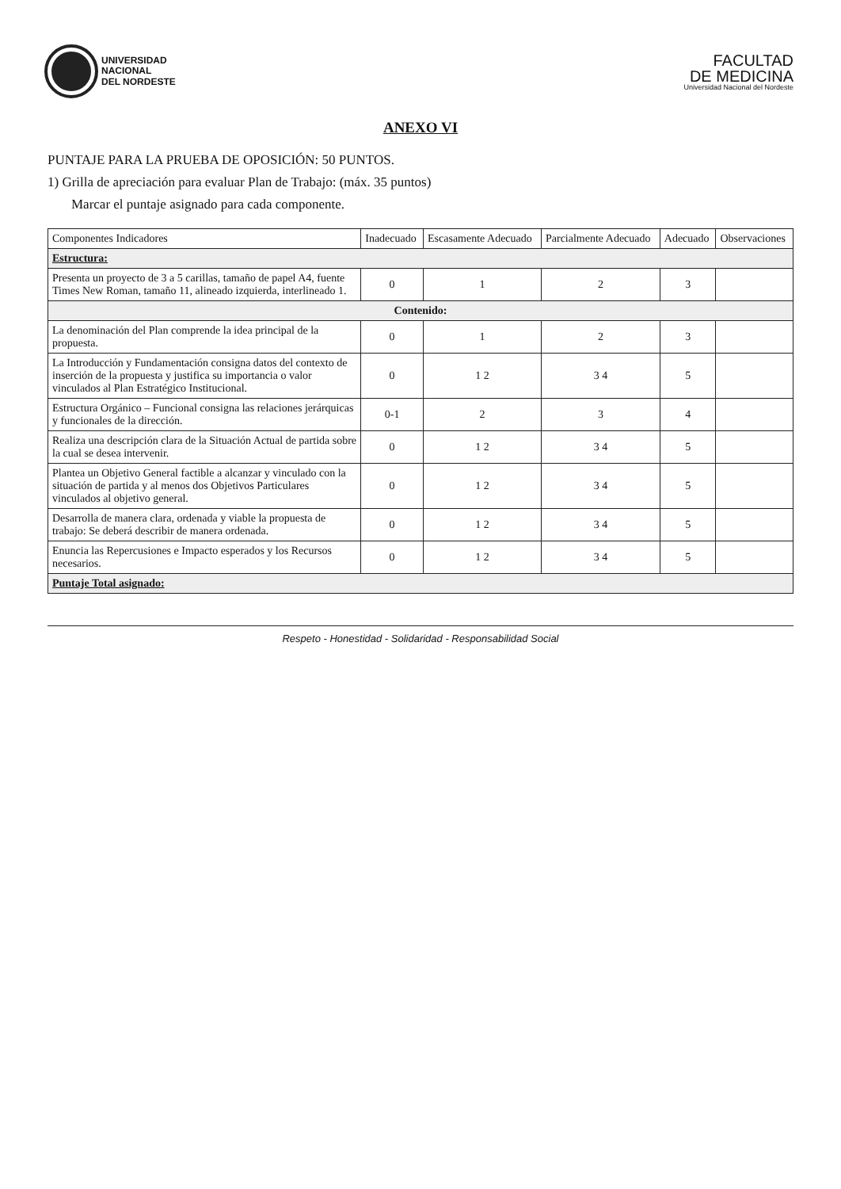UNIVERSIDAD
NACIONAL
DEL NORDESTE
FACULTAD
DE MEDICINA
Universidad Nacional del Nordeste
ANEXO VI
PUNTAJE PARA LA PRUEBA DE OPOSICIÓN: 50 PUNTOS.
1) Grilla de apreciación para evaluar Plan de Trabajo: (máx. 35 puntos)
Marcar el puntaje asignado para cada componente.
| Componentes Indicadores | Inadecuado | Escasamente Adecuado | Parcialmente Adecuado | Adecuado | Observaciones |
| --- | --- | --- | --- | --- | --- |
| Estructura: | | | | | |
| Presenta un proyecto de 3 a 5 carillas, tamaño de papel A4, fuente Times New Roman, tamaño 11, alineado izquierda, interlineado 1. | 0 | 1 | 2 | 3 | |
| Contenido: | | | | | |
| La denominación del Plan comprende la idea principal de la propuesta. | 0 | 1 | 2 | 3 | |
| La Introducción y Fundamentación consigna datos del contexto de inserción de la propuesta y justifica su importancia o valor vinculados al Plan Estratégico Institucional. | 0 | 1 2 | 3 4 | 5 | |
| Estructura Orgánico – Funcional consigna las relaciones jerárquicas y funcionales de la dirección. | 0-1 | 2 | 3 | 4 | |
| Realiza una descripción clara de la Situación Actual de partida sobre la cual se desea intervenir. | 0 | 1 2 | 3 4 | 5 | |
| Plantea un Objetivo General factible a alcanzar y vinculado con la situación de partida y al menos dos Objetivos Particulares vinculados al objetivo general. | 0 | 1 2 | 3 4 | 5 | |
| Desarrolla de manera clara, ordenada y viable la propuesta de trabajo: Se deberá describir de manera ordenada. | 0 | 1 2 | 3 4 | 5 | |
| Enuncia las Repercusiones e Impacto esperados y los Recursos necesarios. | 0 | 1 2 | 3 4 | 5 | |
| Puntaje Total asignado: | | | | | |
Respeto - Honestidad - Solidaridad - Responsabilidad Social